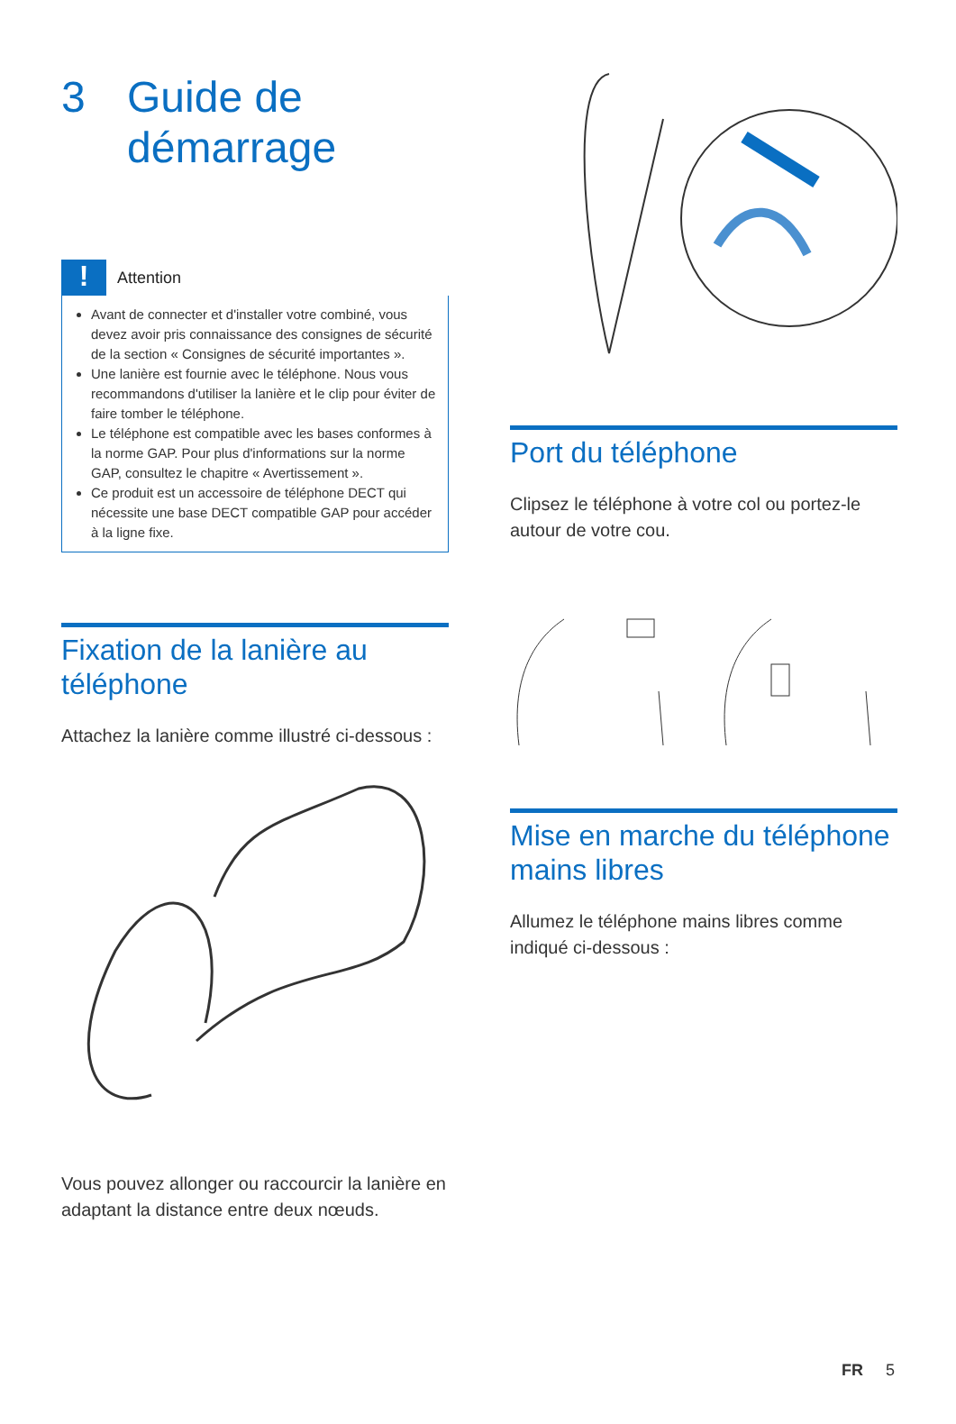3 Guide de
démarrage
!
Attention
Avant de connecter et d'installer votre combiné, vous devez avoir pris connaissance des consignes de sécurité de la section « Consignes de sécurité importantes ».
Une lanière est fournie avec le téléphone. Nous vous recommandons d'utiliser la lanière et le clip pour éviter de faire tomber le téléphone.
Le téléphone est compatible avec les bases conformes à la norme GAP. Pour plus d'informations sur la norme GAP, consultez le chapitre « Avertissement ».
Ce produit est un accessoire de téléphone DECT qui nécessite une base DECT compatible GAP pour accéder à la ligne fixe.
Fixation de la lanière au téléphone
Attachez la lanière comme illustré ci-dessous :
Vous pouvez allonger ou raccourcir la lanière en adaptant la distance entre deux nœuds.
Port du téléphone
Clipsez le téléphone à votre col ou portez-le autour de votre cou.
Mise en marche du téléphone mains libres
Allumez le téléphone mains libres comme indiqué ci-dessous :
FR 5